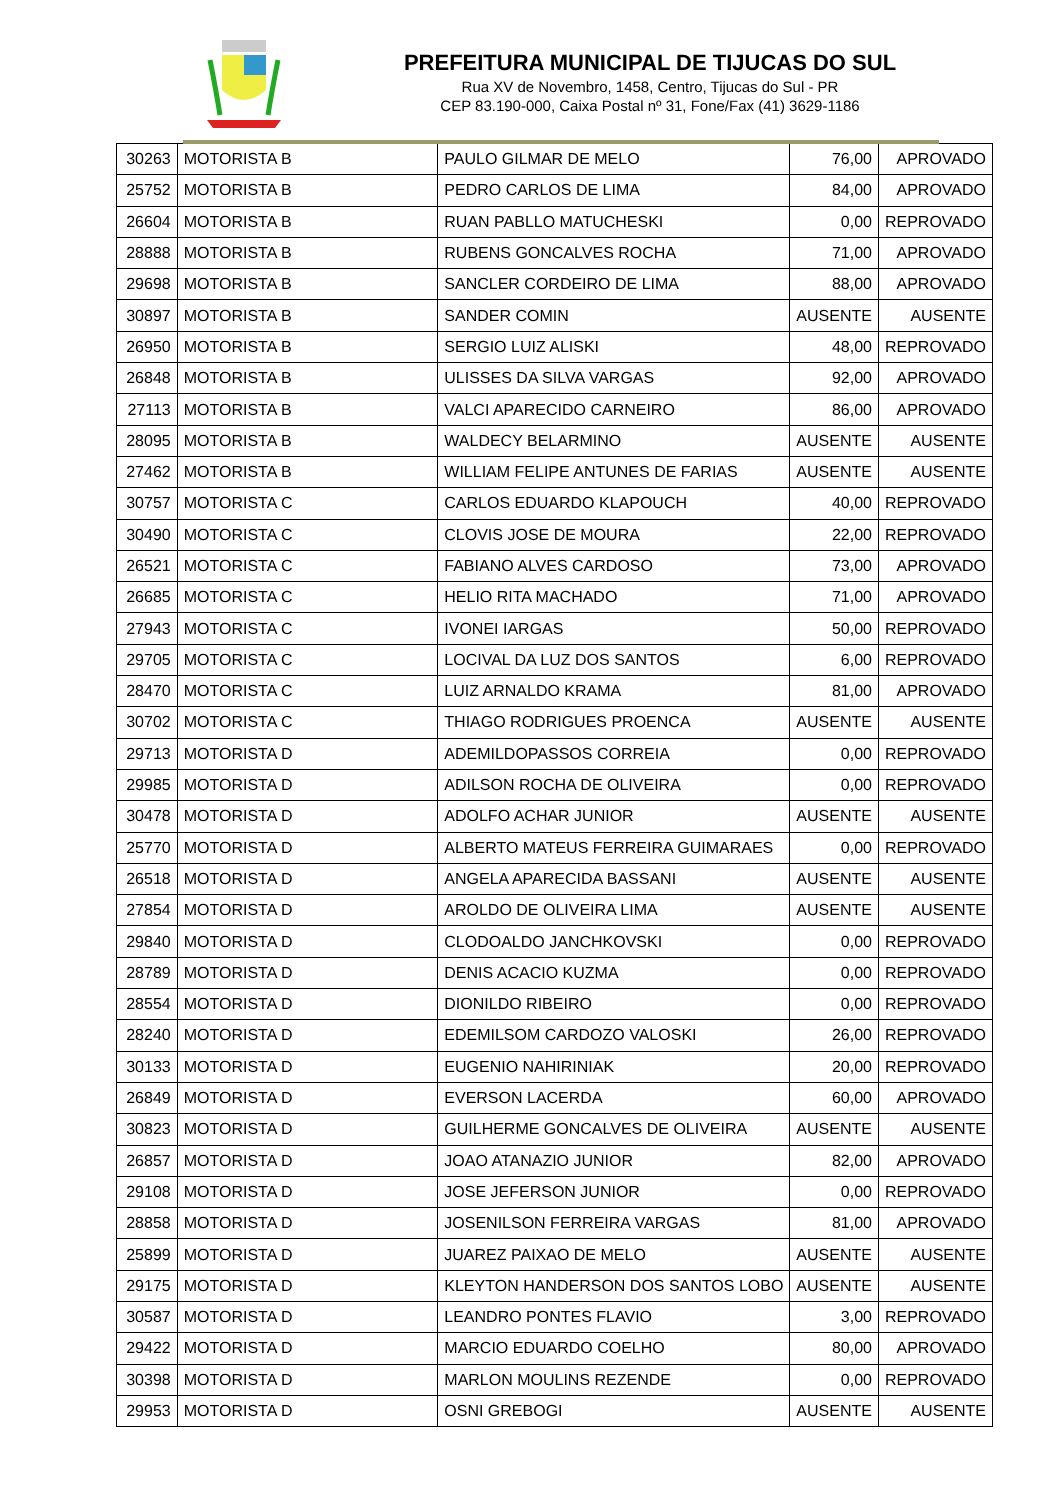PREFEITURA MUNICIPAL DE TIJUCAS DO SUL
Rua XV de Novembro, 1458, Centro, Tijucas do Sul - PR
CEP 83.190-000, Caixa Postal nº 31, Fone/Fax (41) 3629-1186
| 30263 | MOTORISTA B | PAULO GILMAR DE MELO | 76,00 | APROVADO |
| 25752 | MOTORISTA B | PEDRO CARLOS DE LIMA | 84,00 | APROVADO |
| 26604 | MOTORISTA B | RUAN PABLLO MATUCHESKI | 0,00 | REPROVADO |
| 28888 | MOTORISTA B | RUBENS GONCALVES ROCHA | 71,00 | APROVADO |
| 29698 | MOTORISTA B | SANCLER CORDEIRO DE LIMA | 88,00 | APROVADO |
| 30897 | MOTORISTA B | SANDER COMIN | AUSENTE | AUSENTE |
| 26950 | MOTORISTA B | SERGIO LUIZ ALISKI | 48,00 | REPROVADO |
| 26848 | MOTORISTA B | ULISSES DA SILVA VARGAS | 92,00 | APROVADO |
| 27113 | MOTORISTA B | VALCI APARECIDO CARNEIRO | 86,00 | APROVADO |
| 28095 | MOTORISTA B | WALDECY BELARMINO | AUSENTE | AUSENTE |
| 27462 | MOTORISTA B | WILLIAM FELIPE ANTUNES DE FARIAS | AUSENTE | AUSENTE |
| 30757 | MOTORISTA C | CARLOS EDUARDO KLAPOUCH | 40,00 | REPROVADO |
| 30490 | MOTORISTA C | CLOVIS JOSE DE MOURA | 22,00 | REPROVADO |
| 26521 | MOTORISTA C | FABIANO ALVES CARDOSO | 73,00 | APROVADO |
| 26685 | MOTORISTA C | HELIO RITA MACHADO | 71,00 | APROVADO |
| 27943 | MOTORISTA C | IVONEI IARGAS | 50,00 | REPROVADO |
| 29705 | MOTORISTA C | LOCIVAL DA LUZ DOS SANTOS | 6,00 | REPROVADO |
| 28470 | MOTORISTA C | LUIZ ARNALDO KRAMA | 81,00 | APROVADO |
| 30702 | MOTORISTA C | THIAGO RODRIGUES PROENCA | AUSENTE | AUSENTE |
| 29713 | MOTORISTA D | ADEMILDOPASSOS CORREIA | 0,00 | REPROVADO |
| 29985 | MOTORISTA D | ADILSON ROCHA DE OLIVEIRA | 0,00 | REPROVADO |
| 30478 | MOTORISTA D | ADOLFO ACHAR JUNIOR | AUSENTE | AUSENTE |
| 25770 | MOTORISTA D | ALBERTO MATEUS FERREIRA GUIMARAES | 0,00 | REPROVADO |
| 26518 | MOTORISTA D | ANGELA APARECIDA BASSANI | AUSENTE | AUSENTE |
| 27854 | MOTORISTA D | AROLDO DE OLIVEIRA LIMA | AUSENTE | AUSENTE |
| 29840 | MOTORISTA D | CLODOALDO JANCHKOVSKI | 0,00 | REPROVADO |
| 28789 | MOTORISTA D | DENIS ACACIO KUZMA | 0,00 | REPROVADO |
| 28554 | MOTORISTA D | DIONILDO RIBEIRO | 0,00 | REPROVADO |
| 28240 | MOTORISTA D | EDEMILSOM CARDOZO VALOSKI | 26,00 | REPROVADO |
| 30133 | MOTORISTA D | EUGENIO NAHIRINIAK | 20,00 | REPROVADO |
| 26849 | MOTORISTA D | EVERSON LACERDA | 60,00 | APROVADO |
| 30823 | MOTORISTA D | GUILHERME GONCALVES DE OLIVEIRA | AUSENTE | AUSENTE |
| 26857 | MOTORISTA D | JOAO ATANAZIO JUNIOR | 82,00 | APROVADO |
| 29108 | MOTORISTA D | JOSE JEFERSON JUNIOR | 0,00 | REPROVADO |
| 28858 | MOTORISTA D | JOSENILSON FERREIRA VARGAS | 81,00 | APROVADO |
| 25899 | MOTORISTA D | JUAREZ PAIXAO DE MELO | AUSENTE | AUSENTE |
| 29175 | MOTORISTA D | KLEYTON HANDERSON DOS SANTOS LOBO | AUSENTE | AUSENTE |
| 30587 | MOTORISTA D | LEANDRO PONTES FLAVIO | 3,00 | REPROVADO |
| 29422 | MOTORISTA D | MARCIO EDUARDO COELHO | 80,00 | APROVADO |
| 30398 | MOTORISTA D | MARLON MOULINS REZENDE | 0,00 | REPROVADO |
| 29953 | MOTORISTA D | OSNI GREBOGI | AUSENTE | AUSENTE |